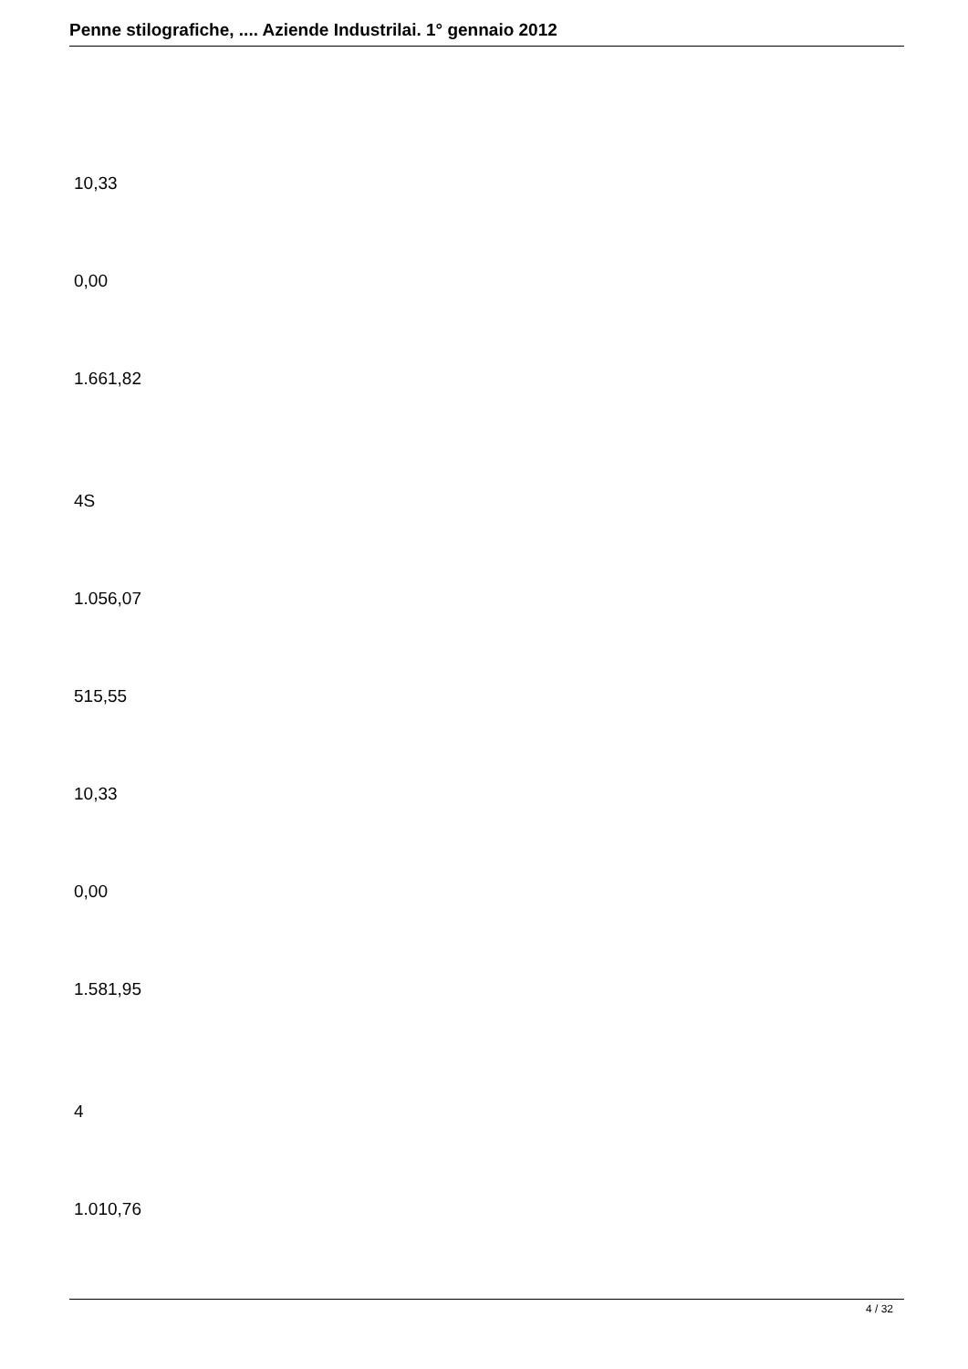Penne stilografiche, .... Aziende Industrilai. 1° gennaio 2012
10,33
0,00
1.661,82
4S
1.056,07
515,55
10,33
0,00
1.581,95
4
1.010,76
4 / 32